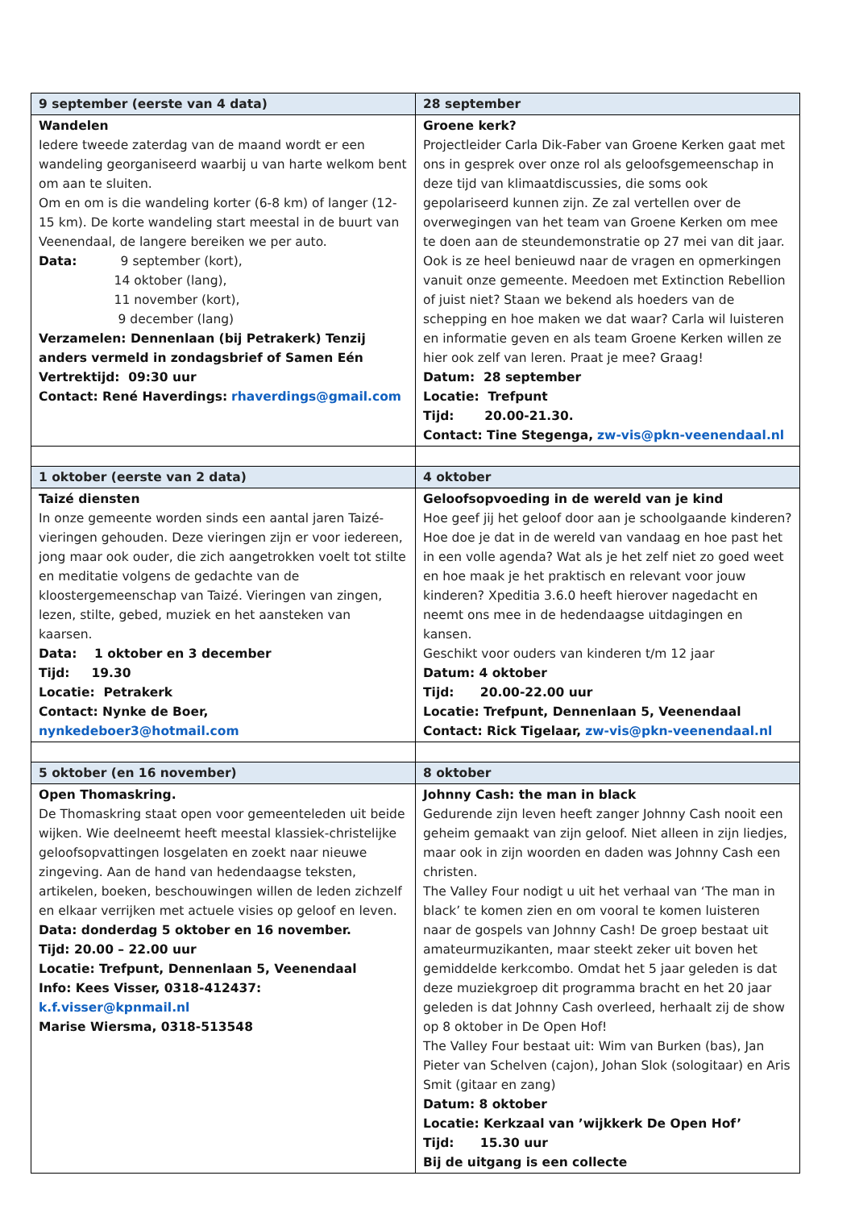| 9 september (eerste van 4 data) | 28 september |
| --- | --- |
| Wandelen Iedere tweede zaterdag van de maand wordt er een wandeling georganiseerd waarbij u van harte welkom bent om aan te sluiten. Om en om is die wandeling korter (6-8 km) of langer (12-15 km). De korte wandeling start meestal in de buurt van Veenendaal, de langere bereiken we per auto. Data: 9 september (kort), 14 oktober (lang), 11 november (kort), 9 december (lang) Verzamelen: Dennenlaan (bij Petrakerk) Tenzij anders vermeld in zondagsbrief of Samen Eén Vertrektijd: 09:30 uur Contact: René Haverdings: rhaverdings@gmail.com | Groene kerk? Projectleider Carla Dik-Faber van Groene Kerken gaat met ons in gesprek over onze rol als geloofsgemeenschap in deze tijd van klimaatdiscussies, die soms ook gepolariseerd kunnen zijn. Ze zal vertellen over de overwegingen van het team van Groene Kerken om mee te doen aan de steundemonstratie op 27 mei van dit jaar. Ook is ze heel benieuwd naar de vragen en opmerkingen vanuit onze gemeente. Meedoen met Extinction Rebellion of juist niet? Staan we bekend als hoeders van de schepping en hoe maken we dat waar? Carla wil luisteren en informatie geven en als team Groene Kerken willen ze hier ook zelf van leren. Praat je mee? Graag! Datum: 28 september Locatie: Trefpunt Tijd: 20.00-21.30. Contact: Tine Stegenga, zw-vis@pkn-veenendaal.nl |
| 1 oktober (eerste van 2 data) | 4 oktober |
| Taizé diensten In onze gemeente worden sinds een aantal jaren Taizé-vieringen gehouden. Deze vieringen zijn er voor iedereen, jong maar ook ouder, die zich aangetrokken voelt tot stilte en meditatie volgens de gedachte van de kloostergemeenschap van Taizé. Vieringen van zingen, lezen, stilte, gebed, muziek en het aansteken van kaarsen. Data: 1 oktober en 3 december Tijd: 19.30 Locatie: Petrakerk Contact: Nynke de Boer, nynkedeboer3@hotmail.com | Geloofsopvoeding in de wereld van je kind Hoe geef jij het geloof door aan je schoolgaande kinderen? Hoe doe je dat in de wereld van vandaag en hoe past het in een volle agenda? Wat als je het zelf niet zo goed weet en hoe maak je het praktisch en relevant voor jouw kinderen? Xpeditia 3.6.0 heeft hierover nagedacht en neemt ons mee in de hedendaagse uitdagingen en kansen. Geschikt voor ouders van kinderen t/m 12 jaar Datum: 4 oktober Tijd: 20.00-22.00 uur Locatie: Trefpunt, Dennenlaan 5, Veenendaal Contact: Rick Tigelaar, zw-vis@pkn-veenendaal.nl |
| 5 oktober (en 16 november) | 8 oktober |
| Open Thomaskring. De Thomaskring staat open voor gemeenteleden uit beide wijken. Wie deelneemt heeft meestal klassiek-christelijke geloofsopvattingen losgelaten en zoekt naar nieuwe zingeving. Aan de hand van hedendaagse teksten, artikelen, boeken, beschouwingen willen de leden zichzelf en elkaar verrijken met actuele visies op geloof en leven. Data: donderdag 5 oktober en 16 november. Tijd: 20.00 – 22.00 uur Locatie: Trefpunt, Dennenlaan 5, Veenendaal Info: Kees Visser, 0318-412437: k.f.visser@kpnmail.nl Marise Wiersma, 0318-513548 | Johnny Cash: the man in black Gedurende zijn leven heeft zanger Johnny Cash nooit een geheim gemaakt van zijn geloof. Niet alleen in zijn liedjes, maar ook in zijn woorden en daden was Johnny Cash een christen. The Valley Four nodigt u uit het verhaal van ‘The man in black’ te komen zien en om vooral te komen luisteren naar de gospels van Johnny Cash! De groep bestaat uit amateurmuzikanten, maar steekt zeker uit boven het gemiddelde kerkcombo. Omdat het 5 jaar geleden is dat deze muziekgroep dit programma bracht en het 20 jaar geleden is dat Johnny Cash overleed, herhaalt zij de show op 8 oktober in De Open Hof! The Valley Four bestaat uit: Wim van Burken (bas), Jan Pieter van Schelven (cajon), Johan Slok (sologitaar) en Aris Smit (gitaar en zang) Datum: 8 oktober Locatie: Kerkzaal van ’wijkkerk De Open Hof’ Tijd: 15.30 uur Bij de uitgang is een collecte |